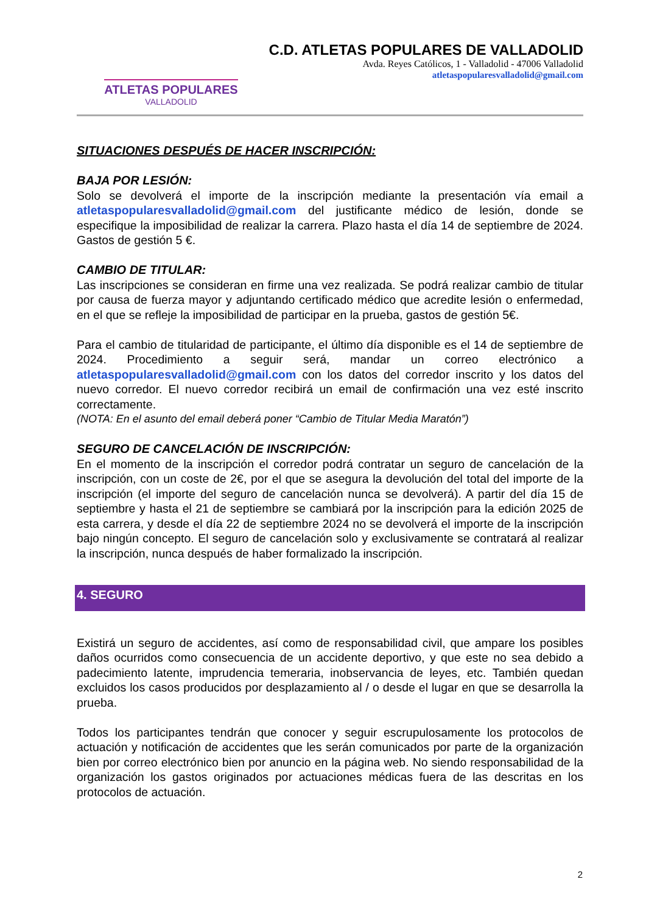ATLETAS POPULARES
VALLADOLID
C.D. ATLETAS POPULARES DE VALLADOLID
Avda. Reyes Católicos, 1 - Valladolid - 47006 Valladolid
atletaspopularesvalladolid@gmail.com
SITUACIONES DESPUÉS DE HACER INSCRIPCIÓN:
BAJA POR LESIÓN:
Solo se devolverá el importe de la inscripción mediante la presentación vía email a atletaspopularesvalladolid@gmail.com del justificante médico de lesión, donde se especifique la imposibilidad de realizar la carrera. Plazo hasta el día 14 de septiembre de 2024. Gastos de gestión 5 €.
CAMBIO DE TITULAR:
Las inscripciones se consideran en firme una vez realizada. Se podrá realizar cambio de titular por causa de fuerza mayor y adjuntando certificado médico que acredite lesión o enfermedad, en el que se refleje la imposibilidad de participar en la prueba, gastos de gestión 5€.
Para el cambio de titularidad de participante, el último día disponible es el 14 de septiembre de 2024. Procedimiento a seguir será, mandar un correo electrónico a atletaspopularesvalladolid@gmail.com con los datos del corredor inscrito y los datos del nuevo corredor. El nuevo corredor recibirá un email de confirmación una vez esté inscrito correctamente.
(NOTA: En el asunto del email deberá poner “Cambio de Titular Media Maratón”)
SEGURO DE CANCELACIÓN DE INSCRIPCIÓN:
En el momento de la inscripción el corredor podrá contratar un seguro de cancelación de la inscripción, con un coste de 2€, por el que se asegura la devolución del total del importe de la inscripción (el importe del seguro de cancelación nunca se devolverá). A partir del día 15 de septiembre y hasta el 21 de septiembre se cambiará por la inscripción para la edición 2025 de esta carrera, y desde el día 22 de septiembre 2024 no se devolverá el importe de la inscripción bajo ningún concepto. El seguro de cancelación solo y exclusivamente se contratará al realizar la inscripción, nunca después de haber formalizado la inscripción.
4. SEGURO
Existirá un seguro de accidentes, así como de responsabilidad civil, que ampare los posibles daños ocurridos como consecuencia de un accidente deportivo, y que este no sea debido a padecimiento latente, imprudencia temeraria, inobservancia de leyes, etc. También quedan excluidos los casos producidos por desplazamiento al / o desde el lugar en que se desarrolla la prueba.
Todos los participantes tendrán que conocer y seguir escrupulosamente los protocolos de actuación y notificación de accidentes que les serán comunicados por parte de la organización bien por correo electrónico bien por anuncio en la página web. No siendo responsabilidad de la organización los gastos originados por actuaciones médicas fuera de las descritas en los protocolos de actuación.
2